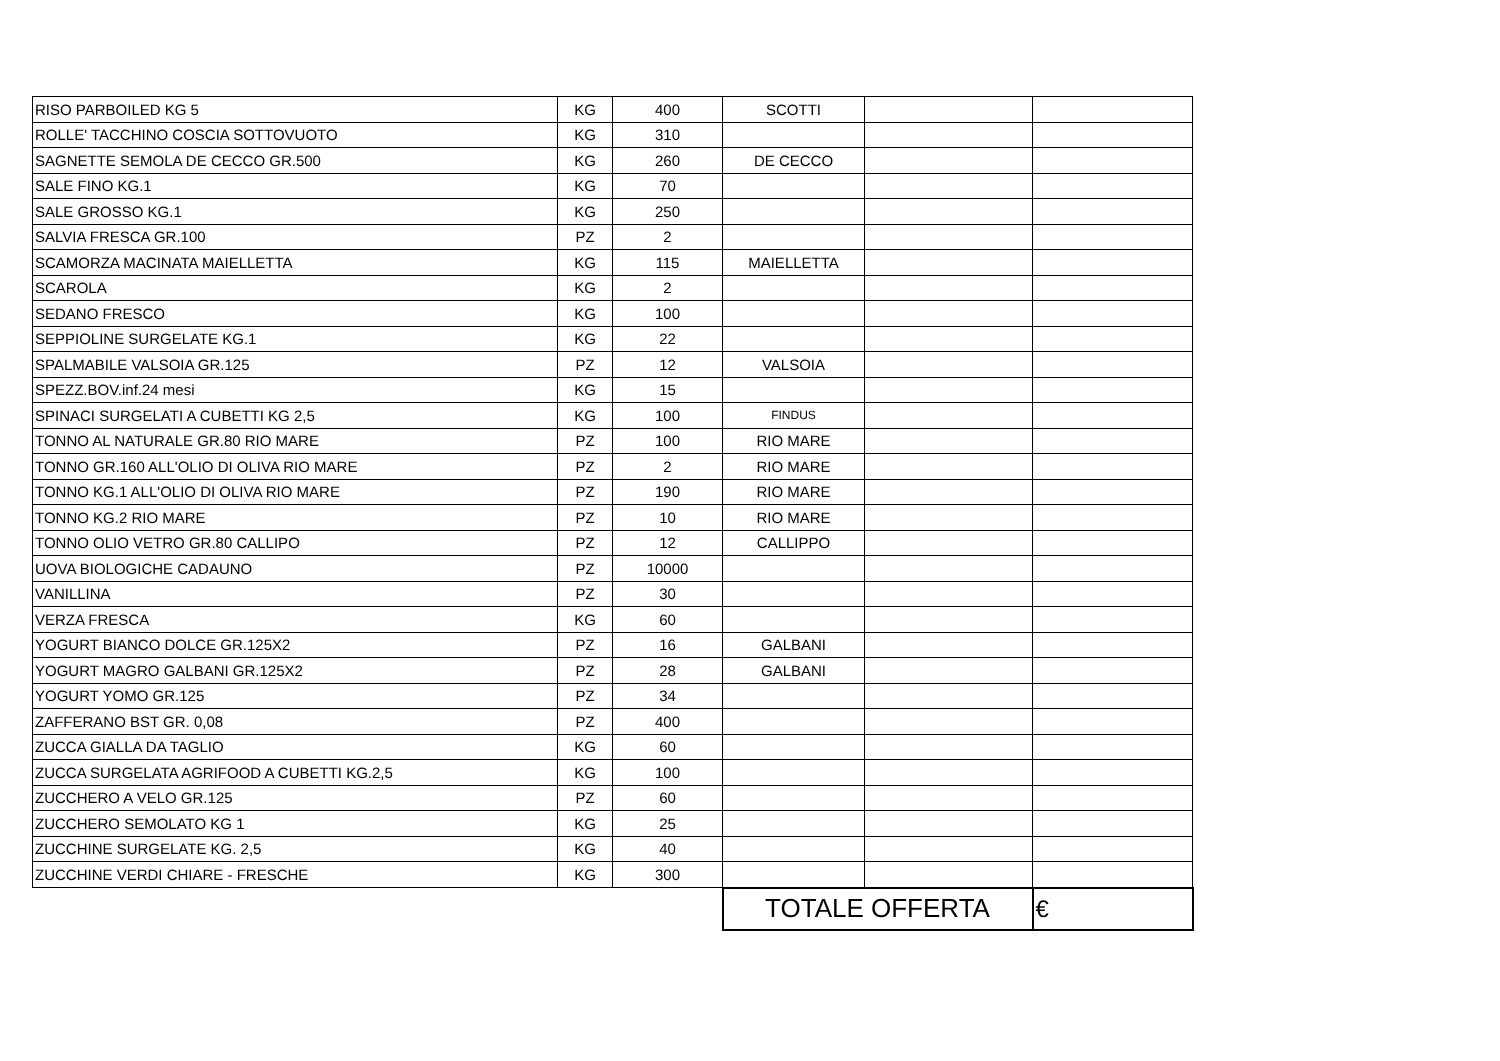| RISO PARBOILED KG 5 | KG | 400 | SCOTTI | | |
| ROLLE' TACCHINO COSCIA SOTTOVUOTO | KG | 310 | | | |
| SAGNETTE SEMOLA DE CECCO GR.500 | KG | 260 | DE CECCO | | |
| SALE FINO KG.1 | KG | 70 | | | |
| SALE GROSSO KG.1 | KG | 250 | | | |
| SALVIA FRESCA GR.100 | PZ | 2 | | | |
| SCAMORZA MACINATA MAIELLETTA | KG | 115 | MAIELLETTA | | |
| SCAROLA | KG | 2 | | | |
| SEDANO FRESCO | KG | 100 | | | |
| SEPPIOLINE SURGELATE KG.1 | KG | 22 | | | |
| SPALMABILE VALSOIA GR.125 | PZ | 12 | VALSOIA | | |
| SPEZZ.BOV.inf.24 mesi | KG | 15 | | | |
| SPINACI SURGELATI A CUBETTI KG 2,5 | KG | 100 | FINDUS | | |
| TONNO AL NATURALE GR.80 RIO MARE | PZ | 100 | RIO MARE | | |
| TONNO GR.160 ALL'OLIO DI OLIVA RIO MARE | PZ | 2 | RIO MARE | | |
| TONNO KG.1 ALL'OLIO DI OLIVA RIO MARE | PZ | 190 | RIO MARE | | |
| TONNO KG.2 RIO MARE | PZ | 10 | RIO MARE | | |
| TONNO OLIO VETRO GR.80 CALLIPO | PZ | 12 | CALLIPPO | | |
| UOVA BIOLOGICHE CADAUNO | PZ | 10000 | | | |
| VANILLINA | PZ | 30 | | | |
| VERZA FRESCA | KG | 60 | | | |
| YOGURT BIANCO DOLCE GR.125X2 | PZ | 16 | GALBANI | | |
| YOGURT MAGRO GALBANI GR.125X2 | PZ | 28 | GALBANI | | |
| YOGURT YOMO GR.125 | PZ | 34 | | | |
| ZAFFERANO BST GR. 0,08 | PZ | 400 | | | |
| ZUCCA GIALLA DA TAGLIO | KG | 60 | | | |
| ZUCCA SURGELATA AGRIFOOD A CUBETTI KG.2,5 | KG | 100 | | | |
| ZUCCHERO A VELO GR.125 | PZ | 60 | | | |
| ZUCCHERO SEMOLATO KG 1 | KG | 25 | | | |
| ZUCCHINE SURGELATE KG. 2,5 | KG | 40 | | | |
| ZUCCHINE VERDI CHIARE - FRESCHE | KG | 300 | | | |
| | | | TOTALE OFFERTA | | € |